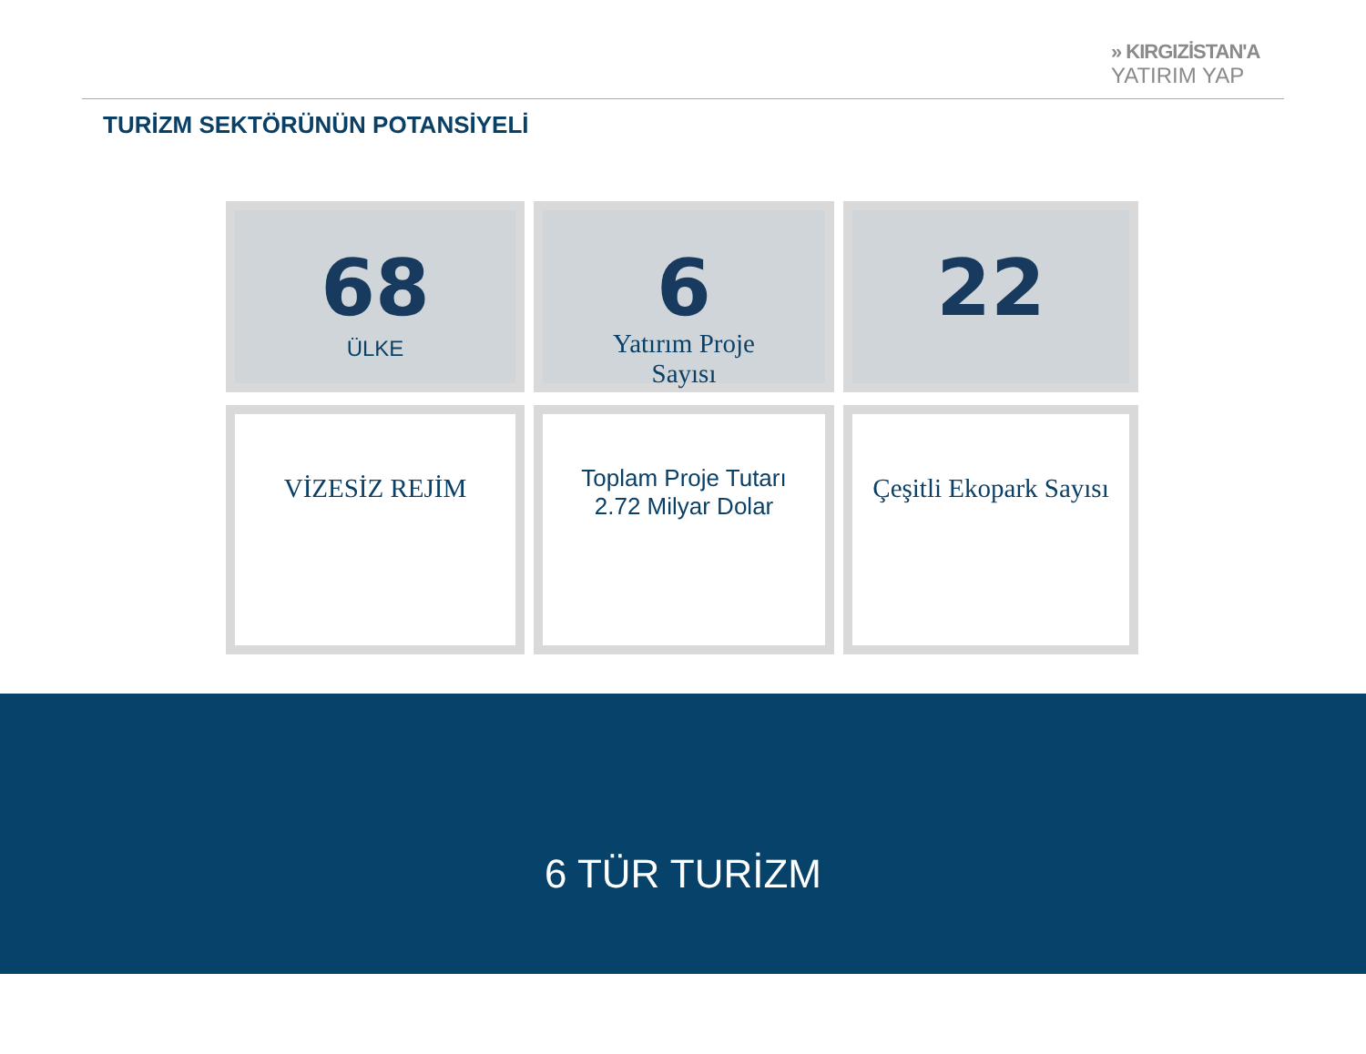» KIRGIZİSTAN'A
YATIRIM YAP
TURİZM SEKTÖRÜNÜN POTANSİYELİ
68
ÜLKE
6
Yatırım Proje
Sayısı
22
VİZESİZ REJİM
Toplam Proje Tutarı
2.72 Milyar Dolar
Çeşitli Ekopark Sayısı
6 TÜR TURİZM